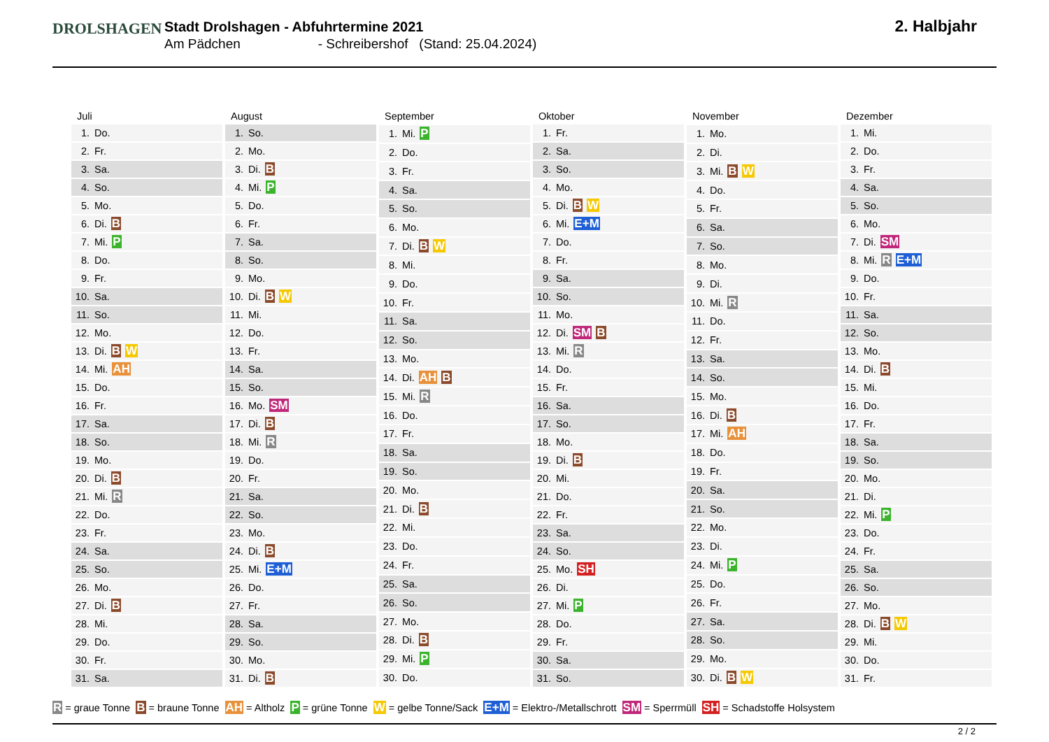DROLSHAGEN
Stadt Drolshagen - Abfuhrtermine 2021
Am Pädchen - Schreibershof (Stand: 25.04.2024)
2. Halbjahr
| Juli | |
| --- | --- |
| 1. | Do. |
| 2. | Fr. |
| 3. | Sa. |
| 4. | So. |
| 5. | Mo. |
| 6. | Di. B |
| 7. | Mi. P |
| 8. | Do. |
| 9. | Fr. |
| 10. | Sa. |
| 11. | So. |
| 12. | Mo. |
| 13. | Di. B W |
| 14. | Mi. AH |
| 15. | Do. |
| 16. | Fr. |
| 17. | Sa. |
| 18. | So. |
| 19. | Mo. |
| 20. | Di. B |
| 21. | Mi. R |
| 22. | Do. |
| 23. | Fr. |
| 24. | Sa. |
| 25. | So. |
| 26. | Mo. |
| 27. | Di. B |
| 28. | Mi. |
| 29. | Do. |
| 30. | Fr. |
| 31. | Sa. |
| August | |
| --- | --- |
| 1. | So. |
| 2. | Mo. |
| 3. | Di. B |
| 4. | Mi. P |
| 5. | Do. |
| 6. | Fr. |
| 7. | Sa. |
| 8. | So. |
| 9. | Mo. |
| 10. | Di. B W |
| 11. | Mi. |
| 12. | Do. |
| 13. | Fr. |
| 14. | Sa. |
| 15. | So. |
| 16. | Mo. SM |
| 17. | Di. B |
| 18. | Mi. R |
| 19. | Do. |
| 20. | Fr. |
| 21. | Sa. |
| 22. | So. |
| 23. | Mo. |
| 24. | Di. B |
| 25. | Mi. E+M |
| 26. | Do. |
| 27. | Fr. |
| 28. | Sa. |
| 29. | So. |
| 30. | Mo. |
| 31. | Di. B |
| September | |
| --- | --- |
| 1. | Mi. P |
| 2. | Do. |
| 3. | Fr. |
| 4. | Sa. |
| 5. | So. |
| 6. | Mo. |
| 7. | Di. B W |
| 8. | Mi. |
| 9. | Do. |
| 10. | Fr. |
| 11. | Sa. |
| 12. | So. |
| 13. | Mo. |
| 14. | Di. AH B |
| 15. | Mi. R |
| 16. | Do. |
| 17. | Fr. |
| 18. | Sa. |
| 19. | So. |
| 20. | Mo. |
| 21. | Di. B |
| 22. | Mi. |
| 23. | Do. |
| 24. | Fr. |
| 25. | Sa. |
| 26. | So. |
| 27. | Mo. |
| 28. | Di. B |
| 29. | Mi. P |
| 30. | Do. |
| Oktober | |
| --- | --- |
| 1. | Fr. |
| 2. | Sa. |
| 3. | So. |
| 4. | Mo. |
| 5. | Di. B W |
| 6. | Mi. E+M |
| 7. | Do. |
| 8. | Fr. |
| 9. | Sa. |
| 10. | So. |
| 11. | Mo. |
| 12. | Di. SM B |
| 13. | Mi. R |
| 14. | Do. |
| 15. | Fr. |
| 16. | Sa. |
| 17. | So. |
| 18. | Mo. |
| 19. | Di. B |
| 20. | Mi. |
| 21. | Do. |
| 22. | Fr. |
| 23. | Sa. |
| 24. | So. |
| 25. | Mo. SH |
| 26. | Di. |
| 27. | Mi. P |
| 28. | Do. |
| 29. | Fr. |
| 30. | Sa. |
| 31. | So. |
| November | |
| --- | --- |
| 1. | Mo. |
| 2. | Di. |
| 3. | Mi. B W |
| 4. | Do. |
| 5. | Fr. |
| 6. | Sa. |
| 7. | So. |
| 8. | Mo. |
| 9. | Di. |
| 10. | Mi. R |
| 11. | Do. |
| 12. | Fr. |
| 13. | Sa. |
| 14. | So. |
| 15. | Mo. |
| 16. | Di. B |
| 17. | Mi. AH |
| 18. | Do. |
| 19. | Fr. |
| 20. | Sa. |
| 21. | So. |
| 22. | Mo. |
| 23. | Di. |
| 24. | Mi. P |
| 25. | Do. |
| 26. | Fr. |
| 27. | Sa. |
| 28. | So. |
| 29. | Mo. |
| 30. | Di. B W |
| Dezember | |
| --- | --- |
| 1. | Mi. |
| 2. | Do. |
| 3. | Fr. |
| 4. | Sa. |
| 5. | So. |
| 6. | Mo. |
| 7. | Di. SM |
| 8. | Mi. R E+M |
| 9. | Do. |
| 10. | Fr. |
| 11. | Sa. |
| 12. | So. |
| 13. | Mo. |
| 14. | Di. B |
| 15. | Mi. |
| 16. | Do. |
| 17. | Fr. |
| 18. | Sa. |
| 19. | So. |
| 20. | Mo. |
| 21. | Di. |
| 22. | Mi. P |
| 23. | Do. |
| 24. | Fr. |
| 25. | Sa. |
| 26. | So. |
| 27. | Mo. |
| 28. | Di. B W |
| 29. | Mi. |
| 30. | Do. |
| 31. | Fr. |
R = graue Tonne B = braune Tonne AH = Altholz P = grüne Tonne W = gelbe Tonne/Sack E+M = Elektro-/Metallschrott SM = Sperrmüll SH = Schadstoffe Holsystem
2 / 2